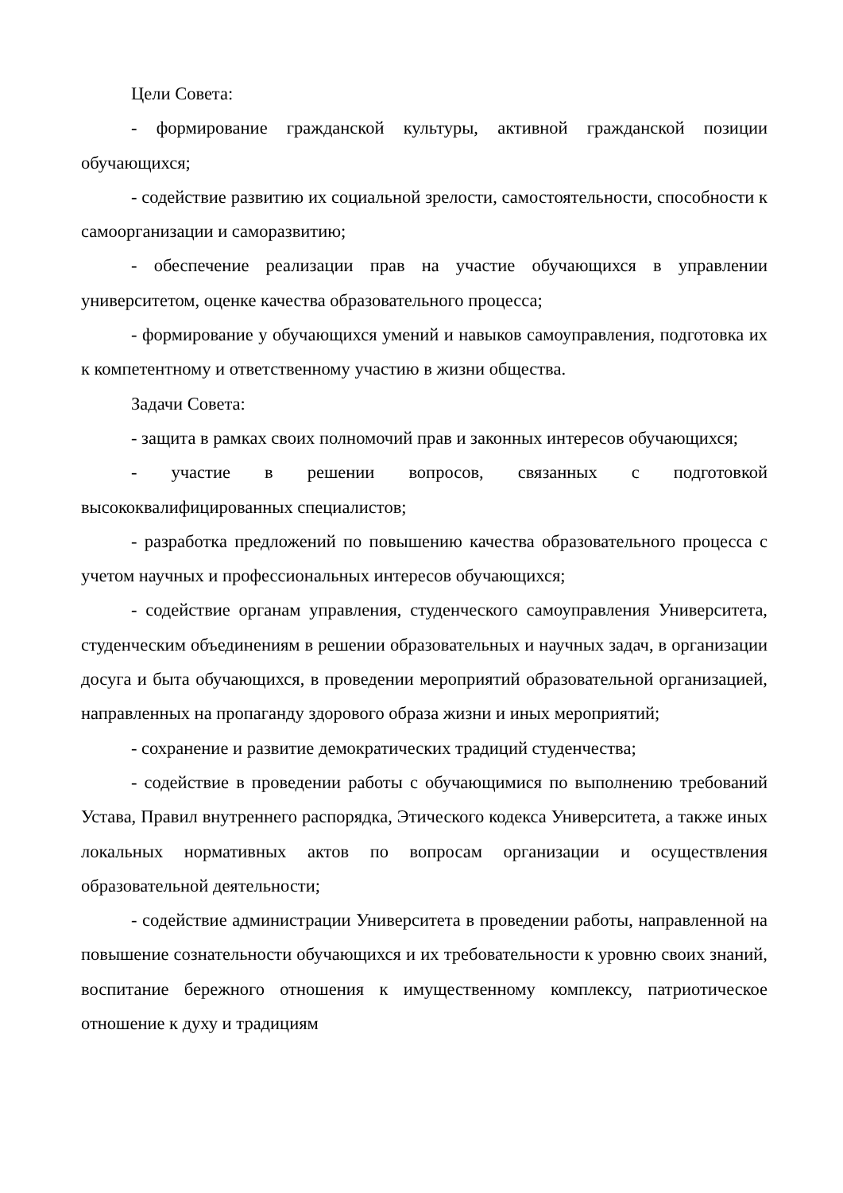Цели Совета:
- формирование гражданской культуры, активной гражданской позиции обучающихся;
- содействие развитию их социальной зрелости, самостоятельности, способности к самоорганизации и саморазвитию;
- обеспечение реализации прав на участие обучающихся в управлении университетом, оценке качества образовательного процесса;
- формирование у обучающихся умений и навыков самоуправления, подготовка их к компетентному и ответственному участию в жизни общества.
Задачи Совета:
- защита в рамках своих полномочий прав и законных интересов обучающихся;
- участие в решении вопросов, связанных с подготовкой высококвалифицированных специалистов;
- разработка предложений по повышению качества образовательного процесса с учетом научных и профессиональных интересов обучающихся;
- содействие органам управления, студенческого самоуправления Университета, студенческим объединениям в решении образовательных и научных задач, в организации досуга и быта обучающихся, в проведении мероприятий образовательной организацией, направленных на пропаганду здорового образа жизни и иных мероприятий;
- сохранение и развитие демократических традиций студенчества;
- содействие в проведении работы с обучающимися по выполнению требований Устава, Правил внутреннего распорядка, Этического кодекса Университета, а также иных локальных нормативных актов по вопросам организации и осуществления образовательной деятельности;
- содействие администрации Университета в проведении работы, направленной на повышение сознательности обучающихся и их требовательности к уровню своих знаний, воспитание бережного отношения к имущественному комплексу, патриотическое отношение к духу и традициям